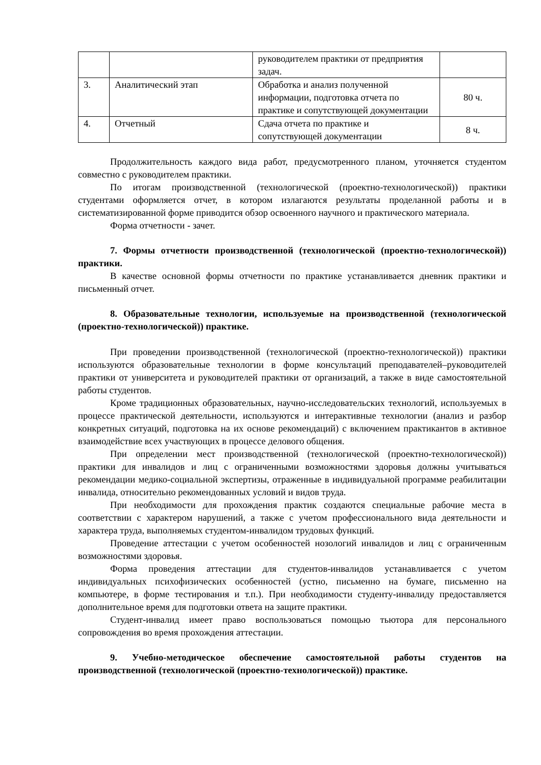| | | руководителем практики от предприятия задач. | |
| 3. | Аналитический этап | Обработка и анализ полученной информации, подготовка отчета по практике и сопутствующей документации | 80 ч. |
| 4. | Отчетный | Сдача отчета по практике и сопутствующей документации | 8 ч. |
Продолжительность каждого вида работ, предусмотренного планом, уточняется студентом совместно с руководителем практики.
По итогам производственной (технологической (проектно-технологической)) практики студентами оформляется отчет, в котором излагаются результаты проделанной работы и в систематизированной форме приводится обзор освоенного научного и практического материала.
Форма отчетности - зачет.
7. Формы отчетности производственной (технологической (проектно-технологической)) практики.
В качестве основной формы отчетности по практике устанавливается дневник практики и письменный отчет.
8. Образовательные технологии, используемые на производственной (технологической (проектно-технологической)) практике.
При проведении производственной (технологической (проектно-технологической)) практики используются образовательные технологии в форме консультаций преподавателей–руководителей практики от университета и руководителей практики от организаций, а также в виде самостоятельной работы студентов.
Кроме традиционных образовательных, научно-исследовательских технологий, используемых в процессе практической деятельности, используются и интерактивные технологии (анализ и разбор конкретных ситуаций, подготовка на их основе рекомендаций) с включением практикантов в активное взаимодействие всех участвующих в процессе делового общения.
При определении мест производственной (технологической (проектно-технологической)) практики для инвалидов и лиц с ограниченными возможностями здоровья должны учитываться рекомендации медико-социальной экспертизы, отраженные в индивидуальной программе реабилитации инвалида, относительно рекомендованных условий и видов труда.
При необходимости для прохождения практик создаются специальные рабочие места в соответствии с характером нарушений, а также с учетом профессионального вида деятельности и характера труда, выполняемых студентом-инвалидом трудовых функций.
Проведение аттестации с учетом особенностей нозологий инвалидов и лиц с ограниченным возможностями здоровья.
Форма проведения аттестации для студентов-инвалидов устанавливается с учетом индивидуальных психофизических особенностей (устно, письменно на бумаге, письменно на компьютере, в форме тестирования и т.п.). При необходимости студенту-инвалиду предоставляется дополнительное время для подготовки ответа на защите практики.
Студент-инвалид имеет право воспользоваться помощью тьютора для персонального сопровождения во время прохождения аттестации.
9. Учебно-методическое обеспечение самостоятельной работы студентов на производственной (технологической (проектно-технологической)) практике.